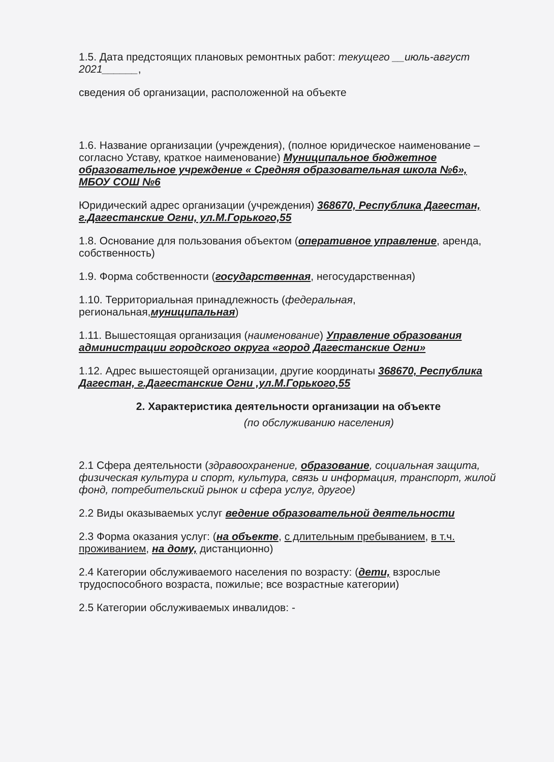1.5. Дата предстоящих плановых ремонтных работ: текущего __июль-август 2021______,
сведения об организации, расположенной на объекте
1.6. Название организации (учреждения), (полное юридическое наименование – согласно Уставу, краткое наименование) Муниципальное бюджетное образовательное учреждение « Средняя образовательная школа №6», МБОУ СОШ №6
Юридический адрес организации (учреждения) 368670, Республика Дагестан, г.Дагестанские Огни, ул.М.Горького,55
1.8. Основание для пользования объектом (оперативное управление, аренда, собственность)
1.9. Форма собственности (государственная, негосударственная)
1.10. Территориальная принадлежность (федеральная, региональная,муниципальная)
1.11. Вышестоящая организация (наименование) Управление образования администрации городского округа «город Дагестанские Огни»
1.12. Адрес вышестоящей организации, другие координаты 368670, Республика Дагестан, г.Дагестанские Огни ,ул.М.Горького,55
2. Характеристика деятельности организации на объекте
(по обслуживанию населения)
2.1 Сфера деятельности (здравоохранение, образование, социальная защита, физическая культура и спорт, культура, связь и информация, транспорт, жилой фонд, потребительский рынок и сфера услуг, другое)
2.2 Виды оказываемых услуг ведение образовательной деятельности
2.3 Форма оказания услуг: (на объекте, с длительным пребыванием, в т.ч. проживанием, на дому, дистанционно)
2.4 Категории обслуживаемого населения по возрасту: (дети, взрослые трудоспособного возраста, пожилые; все возрастные категории)
2.5 Категории обслуживаемых инвалидов: -